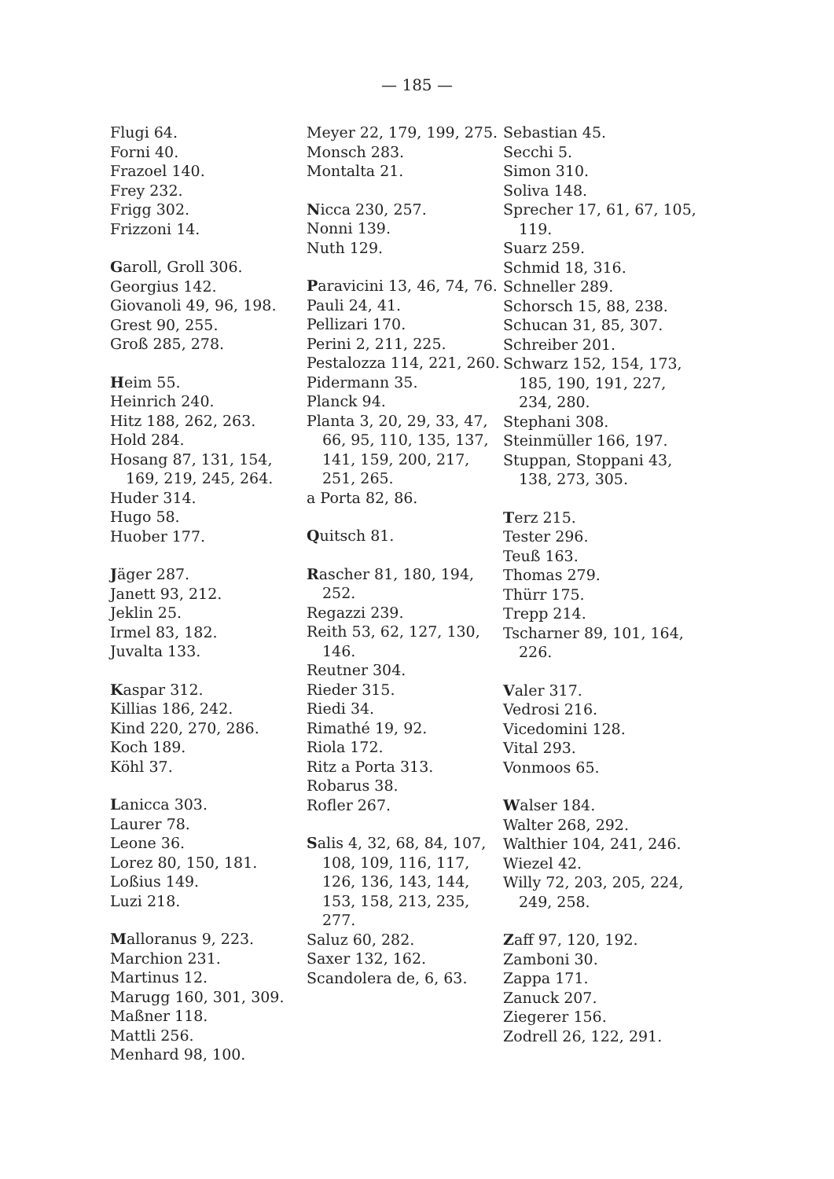— 185 —
Flugi 64.
Forni 40.
Frazoel 140.
Frey 232.
Frigg 302.
Frizzoni 14.
Garoll, Groll 306.
Georgius 142.
Giovanoli 49, 96, 198.
Grest 90, 255.
Groß 285, 278.
Heim 55.
Heinrich 240.
Hitz 188, 262, 263.
Hold 284.
Hosang 87, 131, 154, 169, 219, 245, 264.
Huder 314.
Hugo 58.
Huober 177.
Jäger 287.
Janett 93, 212.
Jeklin 25.
Irmel 83, 182.
Juvalta 133.
Kaspar 312.
Killias 186, 242.
Kind 220, 270, 286.
Koch 189.
Köhl 37.
Lanicca 303.
Laurer 78.
Leone 36.
Lorez 80, 150, 181.
Loßius 149.
Luzi 218.
Malloranus 9, 223.
Marchion 231.
Martinus 12.
Marugg 160, 301, 309.
Maßner 118.
Mattli 256.
Menhard 98, 100.
Meyer 22, 179, 199, 275.
Monsch 283.
Montalta 21.
Nicca 230, 257.
Nonni 139.
Nuth 129.
Paravicini 13, 46, 74, 76.
Pauli 24, 41.
Pellizari 170.
Perini 2, 211, 225.
Pestalozza 114, 221, 260.
Pidermann 35.
Planck 94.
Planta 3, 20, 29, 33, 47, 66, 95, 110, 135, 137, 141, 159, 200, 217, 251, 265.
a Porta 82, 86.
Quitsch 81.
Rascher 81, 180, 194, 252.
Regazzi 239.
Reith 53, 62, 127, 130, 146.
Reutner 304.
Rieder 315.
Riedi 34.
Rimathé 19, 92.
Riola 172.
Ritz a Porta 313.
Robarus 38.
Rofler 267.
Salis 4, 32, 68, 84, 107, 108, 109, 116, 117, 126, 136, 143, 144, 153, 158, 213, 235, 277.
Saluz 60, 282.
Saxer 132, 162.
Scandolera de, 6, 63.
Sebastian 45.
Secchi 5.
Simon 310.
Soliva 148.
Sprecher 17, 61, 67, 105, 119.
Suarz 259.
Schmid 18, 316.
Schneller 289.
Schorsch 15, 88, 238.
Schucan 31, 85, 307.
Schreiber 201.
Schwarz 152, 154, 173, 185, 190, 191, 227, 234, 280.
Stephani 308.
Steinmüller 166, 197.
Stuppan, Stoppani 43, 138, 273, 305.
Terz 215.
Tester 296.
Teuß 163.
Thomas 279.
Thürr 175.
Trepp 214.
Tscharner 89, 101, 164, 226.
Valer 317.
Vedrosi 216.
Vicedomini 128.
Vital 293.
Vonmoos 65.
Walser 184.
Walter 268, 292.
Walthier 104, 241, 246.
Wiezel 42.
Willy 72, 203, 205, 224, 249, 258.
Zaff 97, 120, 192.
Zamboni 30.
Zappa 171.
Zanuck 207.
Ziegerer 156.
Zodrell 26, 122, 291.